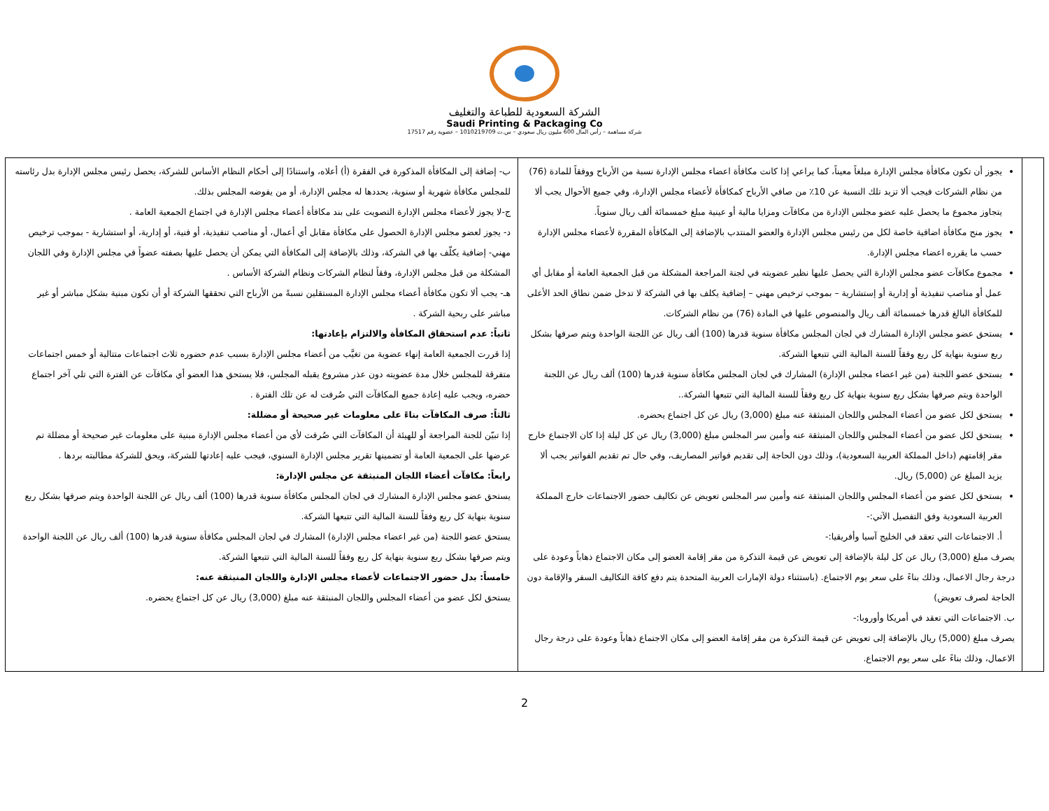الشركة السعودية للطباعة والتغليف
Saudi Printing & Packaging Co
شركة مساهمة – رأس المال 600 مليون ريال سعودي – س.ت 1010219709 – عضوية رقم 17517
| | يجوز أن تكون مكافأة مجلس الإدارة مبلغاً معيناً، كما يراعي إذا كانت مكافأة اعضاء مجلس الإدارة نسبة من الأرباح ووفقاً للمادة (76) من نظام الشركات فيجب ألا تزيد تلك النسبة عن 10٪ من صافي الأرباح كمكافأة لأعضاء مجلس الإدارة، وفي جميع الأحوال يجب ألا يتجاوز مجموع ما يحصل عليه عضو مجلس الإدارة من مكافآت ومزايا مالية أو عينية مبلغ خمسمائة ألف ريال سنوياً. يجوز منح مكافأة اضافية خاصة لكل من رئيس مجلس الإدارة والعضو المنتدب بالإضافة إلى المكافأة المقررة لأعضاء مجلس الإدارة حسب ما يقرره اعضاء مجلس الإدارة. مجموع مكافآت عضو مجلس الإدارة التي يحصل عليها نظير عضويته في لجنة المراجعة المشكلة من قبل الجمعية العامة أو مقابل أي عمل أو مناصب تنفيذية أو إدارية أو إستشارية – بموجب ترخيص مهني – إضافية يكلف بها في الشركة لا تدخل ضمن نطاق الحد الأعلى للمكافأة البالغ قدرها خمسمائة ألف ريال والمنصوص عليها في المادة (76) من نظام الشركات. يستحق عضو مجلس الإدارة المشارك في لجان المجلس مكافأة سنوية قدرها (100) ألف ريال عن اللجنة الواحدة ويتم صرفها بشكل ربع سنوية بنهاية كل ربع وفقاً للسنة المالية التي تتبعها الشركة. يستحق عضو اللجنة (من غير اعضاء مجلس الإدارة) المشارك في لجان المجلس مكافأة سنوية قدرها (100) ألف ريال عن اللجنة الواحدة ويتم صرفها بشكل ربع سنوية بنهاية كل ربع وفقاً للسنة المالية التي تتبعها الشركة.. يستحق لكل عضو من أعضاء المجلس واللجان المنبثقة عنه مبلغ (3,000) ريال عن كل اجتماع يحضره. يستحق لكل عضو من أعضاء المجلس واللجان المنبثقة عنه وأمين سر المجلس مبلغ (3,000) ريال عن كل ليلة إذا كان الاجتماع خارج مقر إقامتهم (داخل المملكة العربية السعودية)، وذلك دون الحاجة إلى تقديم فواتير المصاريف، وفي حال تم تقديم الفواتير يجب ألا يزيد المبلغ عن (5,000) ريال. يستحق لكل عضو من أعضاء المجلس واللجان المنبثقة عنه وأمين سر المجلس تعويض عن تكاليف حضور الاجتماعات خارج المملكة العربية السعودية وفق التفصيل الآتي:- أ. الاجتماعات التي تعقد في الخليج آسيا وأفريقيا:- يصرف مبلغ (3,000) ريال عن كل ليلة بالإضافة إلى تعويض عن قيمة التذكرة من مقر إقامة العضو إلى مكان الاجتماع ذهاباً وعودة على درجة رجال الاعمال، وذلك بناءً على سعر يوم الاجتماع. (باستثناء دولة الإمارات العربية المتحدة يتم دفع كافة التكاليف السفر والإقامة دون الحاجة لصرف تعويض) ب. الاجتماعات التي تعقد في أمريكا وأوروبا:- يصرف مبلغ (5,000) ريال بالإضافة إلى تعويض عن قيمة التذكرة من مقر إقامة العضو إلى مكان الاجتماع ذهاباً وعودة على درجة رجال الاعمال، وذلك بناءً على سعر يوم الاجتماع. | ب- إضافة إلى المكافأة المذكورة في الفقرة (أ) أعلاه، واستنادًا إلى أحكام النظام الأساس للشركة، يحصل رئيس مجلس الإدارة بدل رئاسته للمجلس مكافأة شهرية أو سنوية، يحددها له مجلس الإدارة، أو من يفوضه المجلس بذلك. ج-لا يجوز لأعضاء مجلس الإدارة التصويت على بند مكافأة أعضاء مجلس الإدارة في اجتماع الجمعية العامة . د- يجوز لعضو مجلس الإدارة الحصول على مكافأة مقابل أي أعمال، أو مناصب تنفيذية، أو فنية، أو إدارية، أو استشارية - بموجب ترخيص مهني- إضافية يكلّف بها في الشركة، وذلك بالإضافة إلى المكافأة التي يمكن أن يحصل عليها بصفته عضواً في مجلس الإدارة وفي اللجان المشكلة من قبل مجلس الإدارة، وفقاً لنظام الشركات ونظام الشركة الأساس . هـ- يجب ألا تكون مكافأة أعضاء مجلس الإدارة المستقلين نسبةً من الأرباح التي تحققها الشركة أو أن تكون مبنية بشكل مباشر أو غير مباشر على ربحية الشركة . ثانياً: عدم استحقاق المكافأة والالتزام بإعادتها: إذا قررت الجمعية العامة إنهاء عضوية من تغيَّب من أعضاء مجلس الإدارة بسبب عدم حضوره ثلاث اجتماعات متتالية أو خمس اجتماعات متفرقة للمجلس خلال مدة عضويته دون عذر مشروع يقبله المجلس، فلا يستحق هذا العضو أي مكافآت عن الفترة التي تلي آخر اجتماع حضره، ويجب عليه إعادة جميع المكافآت التي صُرفت له عن تلك الفترة . ثالثاً: صرف المكافآت بناءً على معلومات غير صحيحة أو مضللة: إذا تبيّن للجنة المراجعة أو للهيئة أن المكافآت التي صُرفت لأي من أعضاء مجلس الإدارة مبنية على معلومات غير صحيحة أو مضللة تم عرضها على الجمعية العامة أو تضمينها تقرير مجلس الإدارة السنوي، فيجب عليه إعادتها للشركة، ويحق للشركة مطالبته بردها . رابعاً: مكافآت أعضاء اللجان المنبثقة عن مجلس الإدارة: يستحق عضو مجلس الإدارة المشارك في لجان المجلس مكافأة سنوية قدرها (100) ألف ريال عن اللجنة الواحدة ويتم صرفها بشكل ربع سنوية بنهاية كل ربع وفقاً للسنة المالية التي تتبعها الشركة. يستحق عضو اللجنة (من غير اعضاء مجلس الإدارة) المشارك في لجان المجلس مكافأة سنوية قدرها (100) ألف ريال عن اللجنة الواحدة ويتم صرفها بشكل ربع سنوية بنهاية كل ربع وفقاً للسنة المالية التي تتبعها الشركة. خامساً: بدل حضور الاجتماعات لأعضاء مجلس الإدارة واللجان المنبثقة عنه: يستحق لكل عضو من أعضاء المجلس واللجان المنبثقة عنه مبلغ (3,000) ريال عن كل اجتماع يحضره. |
2